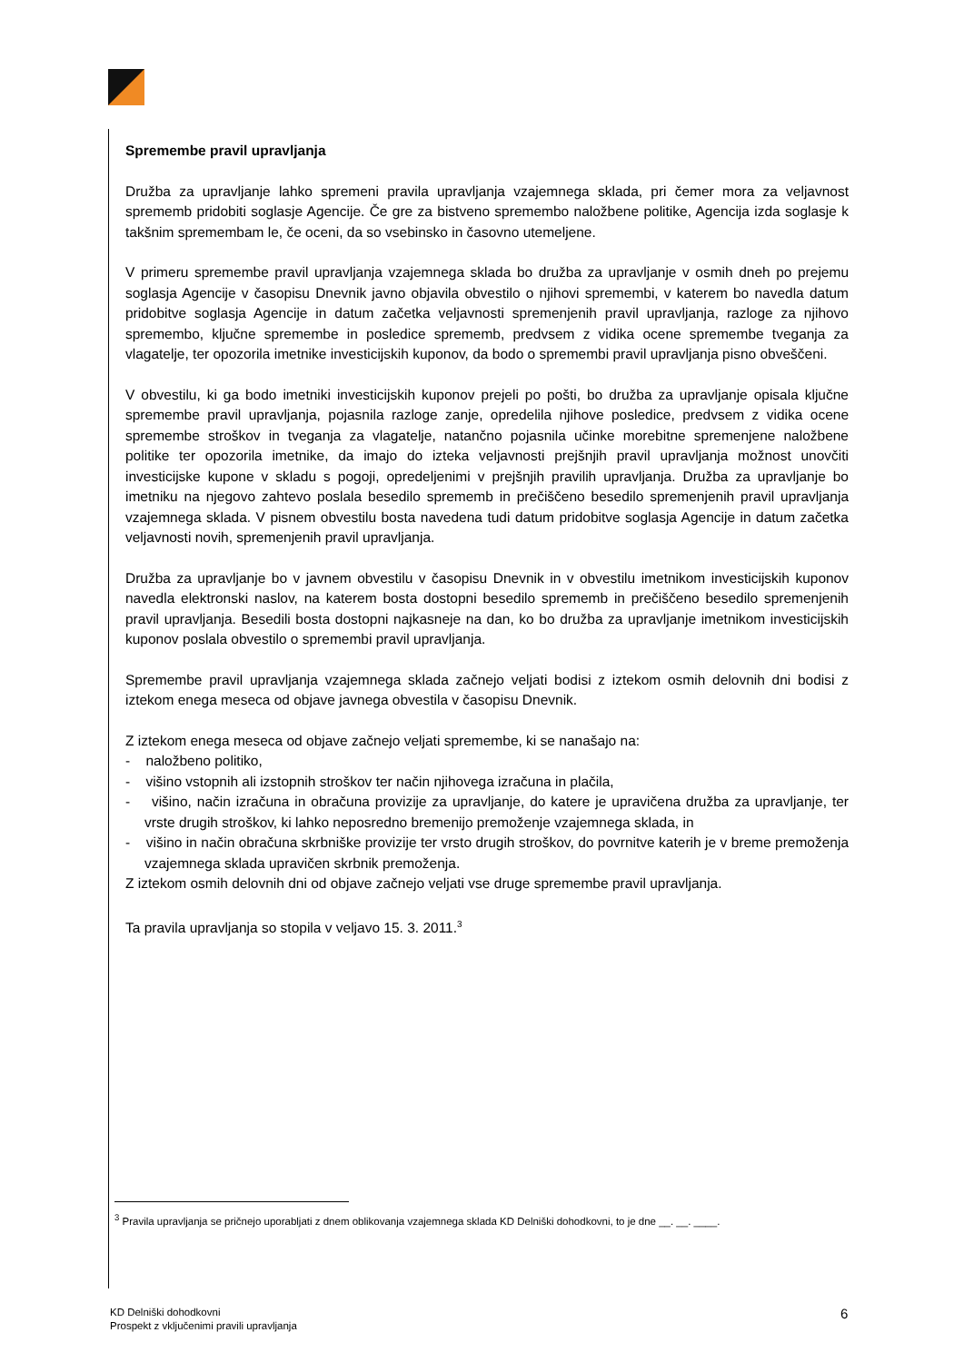Spremembe pravil upravljanja
Družba za upravljanje lahko spremeni pravila upravljanja vzajemnega sklada, pri čemer mora za veljavnost sprememb pridobiti soglasje Agencije. Če gre za bistveno spremembo naložbene politike, Agencija izda soglasje k takšnim spremembam le, če oceni, da so vsebinsko in časovno utemeljene.
V primeru spremembe pravil upravljanja vzajemnega sklada bo družba za upravljanje v osmih dneh po prejemu soglasja Agencije v časopisu Dnevnik javno objavila obvestilo o njihovi spremembi, v katerem bo navedla datum pridobitve soglasja Agencije in datum začetka veljavnosti spremenjenih pravil upravljanja, razloge za njihovo spremembo, ključne spremembe in posledice sprememb, predvsem z vidika ocene spremembe tveganja za vlagatelje, ter opozorila imetnike investicijskih kuponov, da bodo o spremembi pravil upravljanja pisno obveščeni.
V obvestilu, ki ga bodo imetniki investicijskih kuponov prejeli po pošti, bo družba za upravljanje opisala ključne spremembe pravil upravljanja, pojasnila razloge zanje, opredelila njihove posledice, predvsem z vidika ocene spremembe stroškov in tveganja za vlagatelje, natančno pojasnila učinke morebitne spremenjene naložbene politike ter opozorila imetnike, da imajo do izteka veljavnosti prejšnjih pravil upravljanja možnost unovčiti investicijske kupone v skladu s pogoji, opredeljenimi v prejšnjih pravilih upravljanja. Družba za upravljanje bo imetniku na njegovo zahtevo poslala besedilo sprememb in prečiščeno besedilo spremenjenih pravil upravljanja vzajemnega sklada. V pisnem obvestilu bosta navedena tudi datum pridobitve soglasja Agencije in datum začetka veljavnosti novih, spremenjenih pravil upravljanja.
Družba za upravljanje bo v javnem obvestilu v časopisu Dnevnik in v obvestilu imetnikom investicijskih kuponov navedla elektronski naslov, na katerem bosta dostopni besedilo sprememb in prečiščeno besedilo spremenjenih pravil upravljanja. Besedili bosta dostopni najkasneje na dan, ko bo družba za upravljanje imetnikom investicijskih kuponov poslala obvestilo o spremembi pravil upravljanja.
Spremembe pravil upravljanja vzajemnega sklada začnejo veljati bodisi z iztekom osmih delovnih dni bodisi z iztekom enega meseca od objave javnega obvestila v časopisu Dnevnik.
Z iztekom enega meseca od objave začnejo veljati spremembe, ki se nanašajo na:
- naložbeno politiko,
- višino vstopnih ali izstopnih stroškov ter način njihovega izračuna in plačila,
- višino, način izračuna in obračuna provizije za upravljanje, do katere je upravičena družba za upravljanje, ter vrste drugih stroškov, ki lahko neposredno bremenijo premoženje vzajemnega sklada, in
- višino in način obračuna skrbniške provizije ter vrsto drugih stroškov, do povrnitve katerih je v breme premoženja vzajemnega sklada upravičen skrbnik premoženja.
Z iztekom osmih delovnih dni od objave začnejo veljati vse druge spremembe pravil upravljanja.
Ta pravila upravljanja so stopila v veljavo 15. 3. 2011.<sup>3</sup>
<sup>3</sup> Pravila upravljanja se pričnejo uporabljati z dnem oblikovanja vzajemnega sklada KD Delniški dohodkovni, to je dne __. __. ____.
KD Delniški dohodkovni
Prospekt z vključenimi pravili upravljanja
6